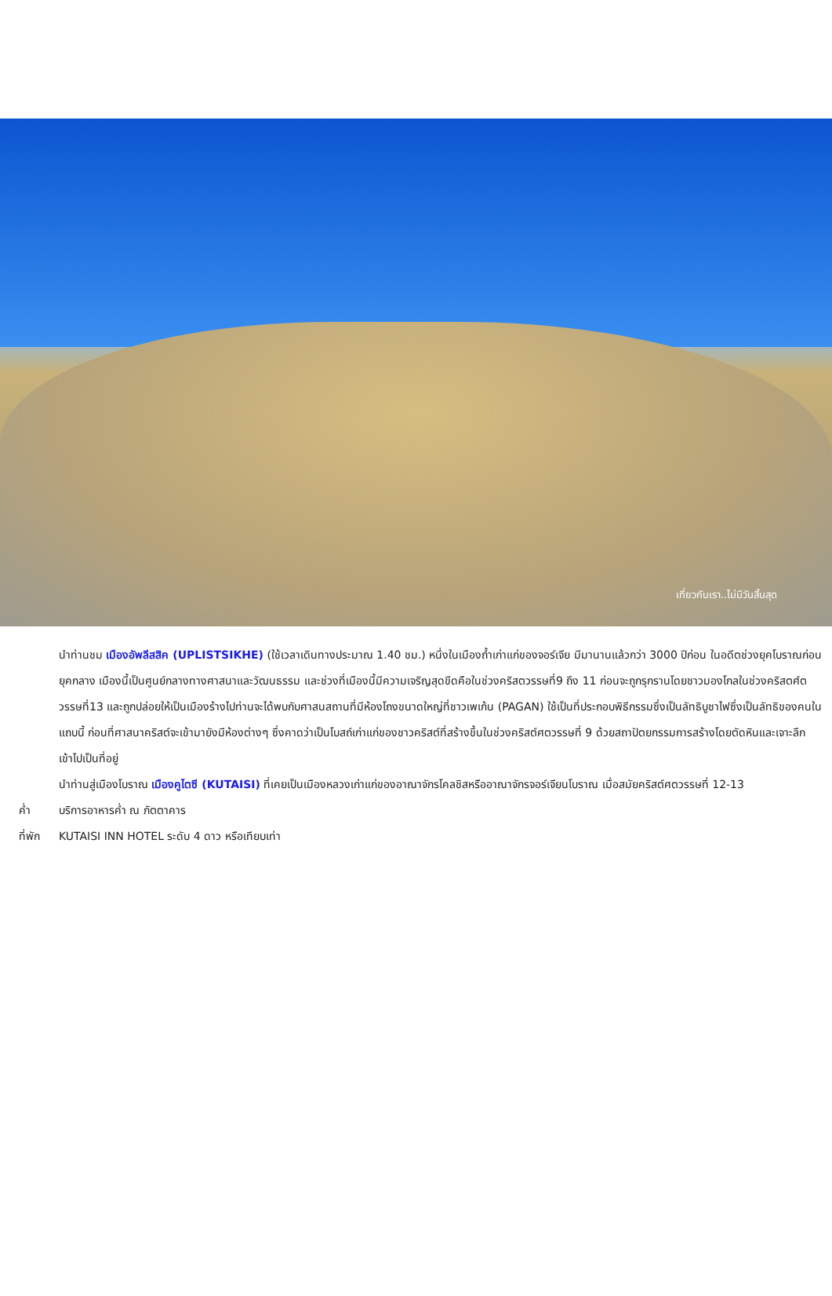เที่ยวกับเรา..ไม่มีวันสิ้นสุด
นำท่านชม เมืองอัพลีสสิค (UPLISTSIKHE) (ใช้เวลาเดินทางประมาณ 1.40 ชม.) หนึ่งในเมืองถ้ำเก่าแก่ของจอร์เจีย มีมานานแล้วกว่า 3000 ปีก่อน ในอดีตช่วงยุคโบราณก่อนยุคกลาง เมืองนี้เป็นศูนย์กลางทางศาสนาและวัฒนธรรม และช่วงที่เมืองนี้มีความเจริญสุดขีดคือในช่วงคริสตวรรษที่9 ถึง 11 ก่อนจะถูกรุกรานโดยชาวมองโกลในช่วงคริสตศ์ตวรรษที่13 และถูกปล่อยให้เป็นเมืองร้างไปท่านจะได้พบกับศาสนสถานที่มีห้องโถงขนาดใหญ่ที่ชาวเพเก้น (PAGAN) ใช้เป็นที่ประกอบพิธีกรรมซึ่งเป็นลัทธิบูชาไฟซึ่งเป็นลัทธิของคนในแถบนี้ ก่อนที่ศาสนาคริสต์จะเข้ามายังมีห้องต่างๆ ซึ่งคาดว่าเป็นโบสถ์เก่าแก่ของชาวคริสต์ที่สร้างขึ้นในช่วงคริสต์ศตวรรษที่ 9 ด้วยสถาปัตยกรรมการสร้างโดยตัดหินและเจาะลึกเข้าไปเป็นที่อยู่
นำท่านสู่เมืองโบราณ เมืองคูไตซี (KUTAISI) ที่เคยเป็นเมืองหลวงเก่าแก่ของอาณาจักรโคลชิสหรืออาณาจักรจอร์เจียนโบราณ เมื่อสมัยคริสต์ศตวรรษที่ 12-13
ค่ำ บริการอาหารค่ำ ณ ภัตตาคาร
ที่พัก KUTAISI INN HOTEL ระดับ 4 ดาว หรือเทียบเท่า